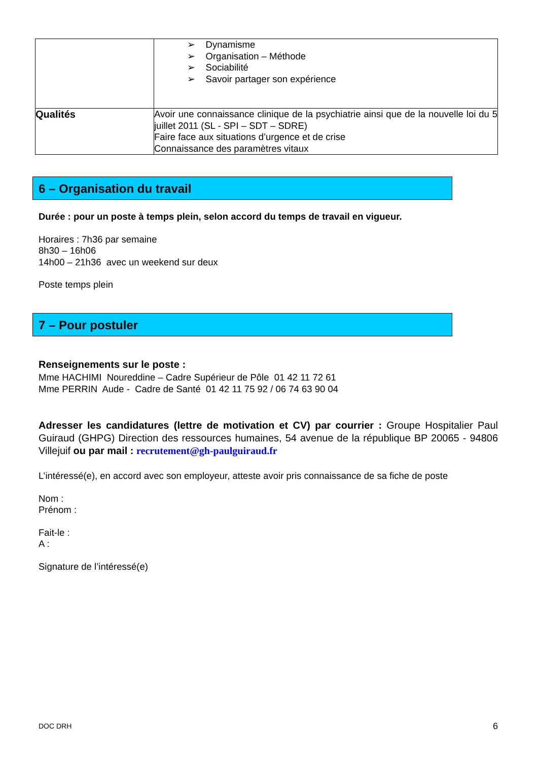| | ➢ Dynamisme ➢ Organisation – Méthode ➢ Sociabilité ➢ Savoir partager son expérience |
| Qualités | Avoir une connaissance clinique de la psychiatrie ainsi que de la nouvelle loi du 5 juillet 2011 (SL - SPI – SDT – SDRE) Faire face aux situations d’urgence et de crise Connaissance des paramètres vitaux |
6 – Organisation du travail
Durée : pour un poste à temps plein, selon accord du temps de travail en vigueur.
Horaires : 7h36 par semaine
8h30 – 16h06
14h00 – 21h36 avec un weekend sur deux
Poste temps plein
7 – Pour postuler
Renseignements sur le poste :
Mme HACHIMI Noureddine – Cadre Supérieur de Pôle 01 42 11 72 61
Mme PERRIN Aude - Cadre de Santé 01 42 11 75 92 / 06 74 63 90 04
Adresser les candidatures (lettre de motivation et CV) par courrier : Groupe Hospitalier Paul Guiraud (GHPG) Direction des ressources humaines, 54 avenue de la république BP 20065 - 94806 Villejuif ou par mail : recrutement@gh-paulguiraud.fr
L’intéressé(e), en accord avec son employeur, atteste avoir pris connaissance de sa fiche de poste
Nom :
Prénom :
Fait-le :
A :
Signature de l’intéressé(e)
DOC DRH 6